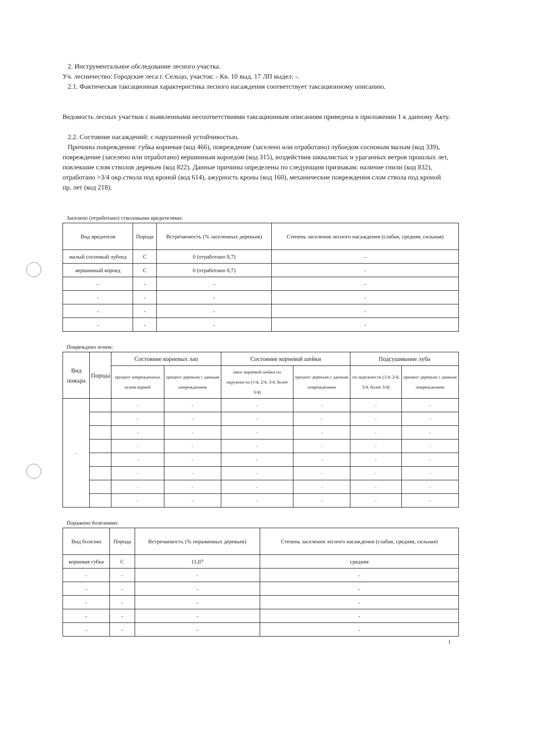2. Инструментальное обследование лесного участка.
Уч. лесничество: Городские леса г. Сельцо, участок: - Кв. 10 выд. 17 ЛП выдел: -.
2.1. Фактическая таксационная характеристика лесного насаждения соответствует таксационному описанию.
Ведомость лесных участков с выявленными несоответствиями таксационным описаниям приведена в приложении 1 к данному Акту.
2.2. Состояние насаждений: с нарушенной устойчивостью.
Причины повреждения: губка корневая (код 466), повреждение (заселено или отработано) лубоедом сосновым малым (код 339), повреждение (заселено или отработано) вершинным короедом (код 315), воздействия шквалистых и ураганных ветров прошлых лет, повлекшие слом стволов деревьев (код 822). Данные причины определены по следующим признакам: наличие гнили (код 832), отработано >3/4 окр.ствола под кроной (код 614), ажурность кроны (код 160), механические повреждения слом ствола под кроной пр. лет (код 218).
Заселено (отработано) стволовыми вредителями:
| Вид вредителя | Порода | Встречаемость (% заселенных деревьев) | Степень заселения лесного насаждения (слабая, средняя, сильная) |
| --- | --- | --- | --- |
| малый сосновый лубоед | С | 0 (отработано 8,7) | - |
| вершинный короед | С | 0 (отработано 8,7) | - |
| - | - | - | - |
| - | - | - | - |
| - | - | - | - |
| - | - | - | - |
Повреждено огнем:
| Вид пожара | Порода | Состояние корневых лап | | Состояние корневой шейки | | Подсушивание луба | |
| --- | --- | --- | --- | --- | --- | --- | --- |
| | | процент поврежденных огнем корней | процент деревьев с данным повреждением | ожог корневой шейки по окружности (1/4; 2/4; 3/4; более 3/4) | процент деревьев с данным повреждением | по окружности (1/4; 2/4; 3/4; более 3/4) | процент деревьев с данным повреждением |
| - | | - | - | - | - | - | - |
| | | - | - | - | - | - | - |
| | | - | - | - | - | - | - |
| | | - | - | - | - | - | - |
| | | - | - | - | - | - | - |
| | | - | - | - | - | - | - |
| | | - | - | - | - | - | - |
| | | - | - | - | - | - | - |
Поражено болезнями:
| Вид болезни | Порода | Встречаемость (% пораженных деревьев) | Степень заселения лесного насаждения (слабая, средняя, сильная) |
| --- | --- | --- | --- |
| корневая губка | С | 11,07 | средняя |
| - | - | - | - |
| - | - | - | - |
| - | - | - | - |
| - | - | - | - |
| - | - | - | - |
1